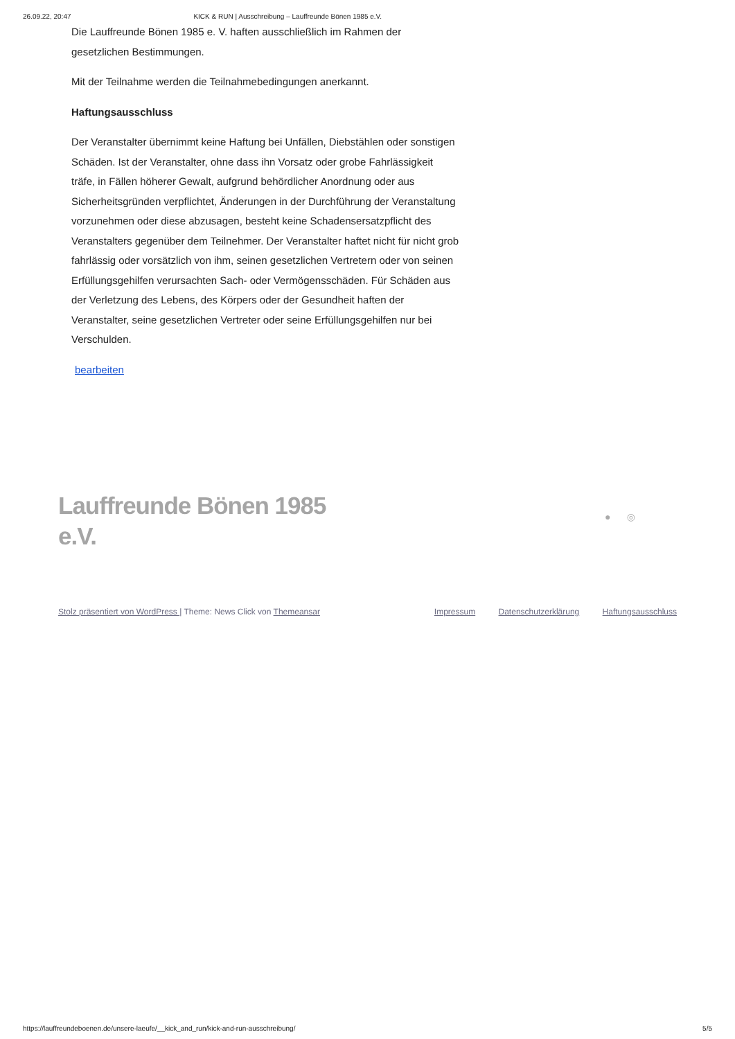26.09.22, 20:47 KICK & RUN | Ausschreibung – Lauffreunde Bönen 1985 e.V.
Die Lauffreunde Bönen 1985 e. V. haften ausschließlich im Rahmen der gesetzlichen Bestimmungen.
Mit der Teilnahme werden die Teilnahmebedingungen anerkannt.
Haftungsausschluss
Der Veranstalter übernimmt keine Haftung bei Unfällen, Diebstählen oder sonstigen Schäden. Ist der Veranstalter, ohne dass ihn Vorsatz oder grobe Fahrlässigkeit träfe, in Fällen höherer Gewalt, aufgrund behördlicher Anordnung oder aus Sicherheitsgründen verpflichtet, Änderungen in der Durchführung der Veranstaltung vorzunehmen oder diese abzusagen, besteht keine Schadensersatzpflicht des Veranstalters gegenüber dem Teilnehmer. Der Veranstalter haftet nicht für nicht grob fahrlässig oder vorsätzlich von ihm, seinen gesetzlichen Vertretern oder von seinen Erfüllungsgehilfen verursachten Sach- oder Vermögensschäden. Für Schäden aus der Verletzung des Lebens, des Körpers oder der Gesundheit haften der Veranstalter, seine gesetzlichen Vertreter oder seine Erfüllungsgehilfen nur bei Verschulden.
bearbeiten
Lauffreunde Bönen 1985 e.V.
● ◎
Stolz präsentiert von WordPress | Theme: News Click von Themeansar
Impressum Datenschutzerklärung Haftungsausschluss
https://lauffreundeboenen.de/unsere-laeufe/__kick_and_run/kick-and-run-ausschreibung/ 5/5